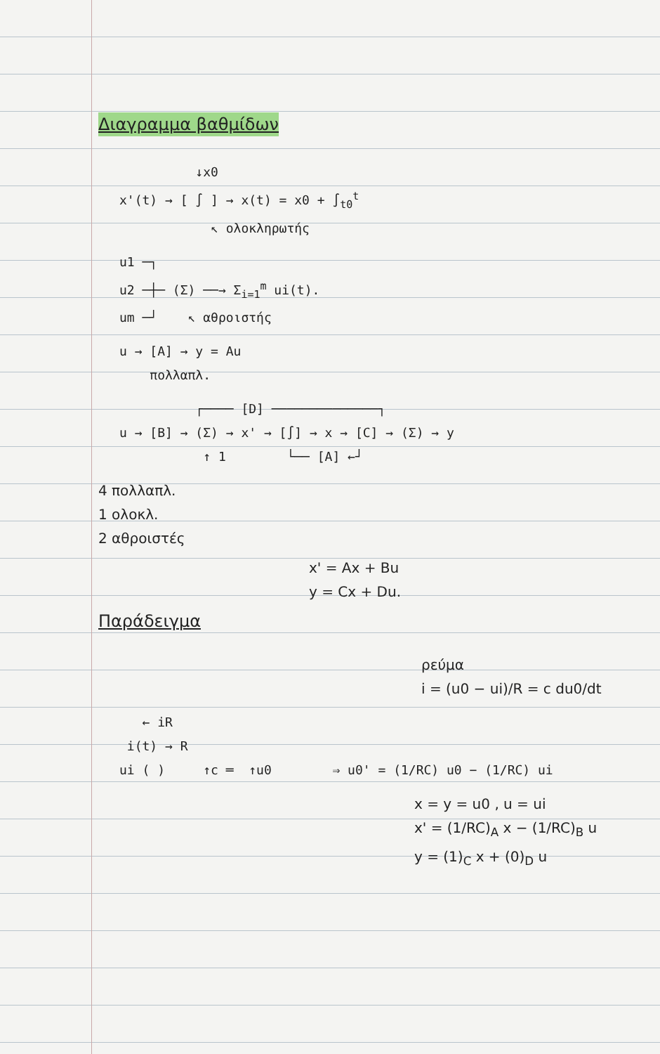Διαγραμμα βαθμίδων
↓x0 x'(t) → [ ∫ ] → x(t) = x0 + ∫<sub>t0</sub><sup>t</sup> ↖ ολοκληρωτής
u1 ─┐ u2 ─┼─ (Σ) ──→ Σ<sub>i=1</sub><sup>m</sup> ui(t). um ─┘ ↖ αθροιστής
u → [A] → y = Au πολλαπλ.
┌──── [D] ──────────────┐ u → [B] → (Σ) → x' → [∫] → x → [C] → (Σ) → y ↑ 1 └── [A] ←┘
4 πολλαπλ.
1 ολοκλ.
2 αθροιστές
x' = Ax + Bu
y = Cx + Du.
Παράδειγμα
ρεύμα
i = (u0 − ui)/R = c du0/dt
← iR i(t) → R ui ( ) ↑c ═ ↑u0 ⇒ u0' = (1/RC) u0 − (1/RC) ui
x = y = u0 , u = ui
x' = (1/RC)<sub>A</sub> x − (1/RC)<sub>B</sub> u
y = (1)<sub>C</sub> x + (0)<sub>D</sub> u